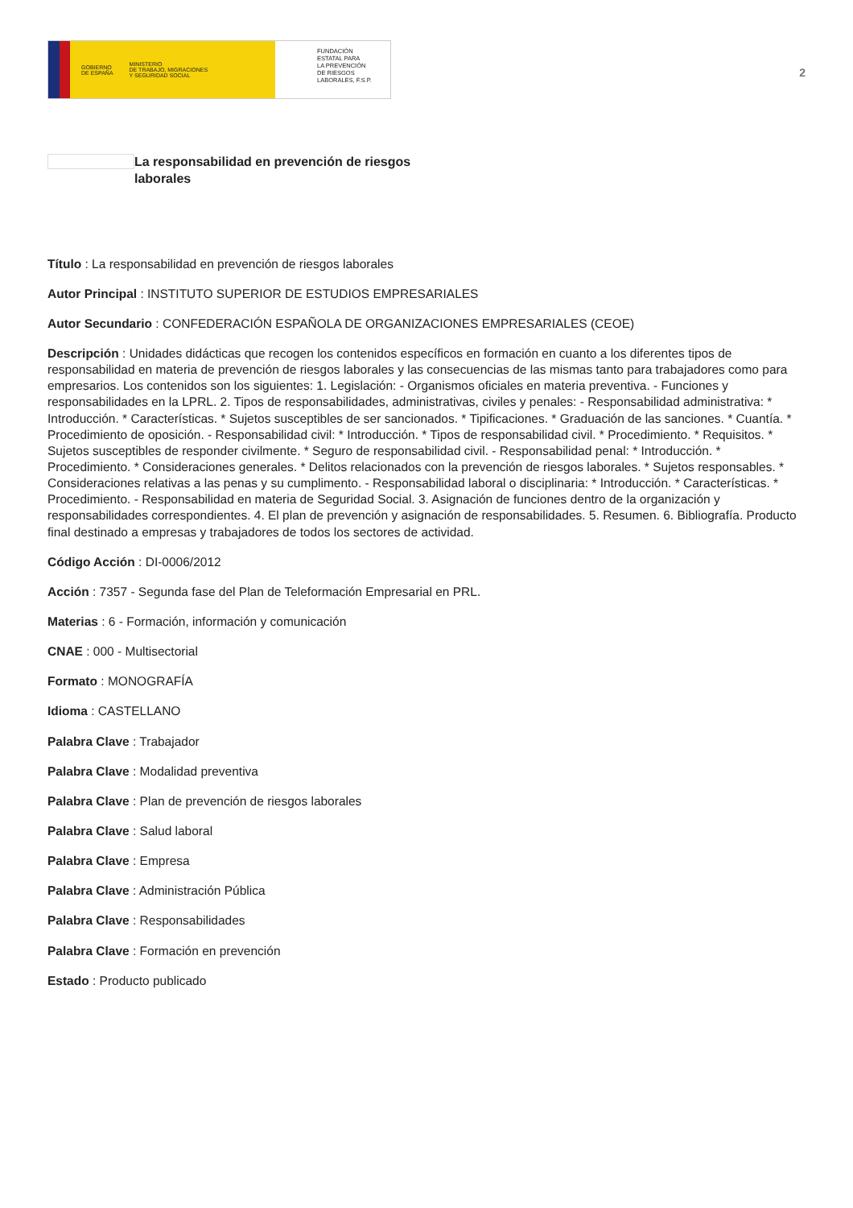GOBIERNO
DE ESPAÑA MINISTERIO
DE TRABAJO, MIGRACIONES
Y SEGURIDAD SOCIAL
FUNDACIÓN
ESTATAL PARA
LA PREVENCIÓN
DE RIESGOS
LABORALES, F.S.P.
2
La responsabilidad en prevención de riesgos laborales
Título : La responsabilidad en prevención de riesgos laborales
Autor Principal : INSTITUTO SUPERIOR DE ESTUDIOS EMPRESARIALES
Autor Secundario : CONFEDERACIÓN ESPAÑOLA DE ORGANIZACIONES EMPRESARIALES (CEOE)
Descripción : Unidades didácticas que recogen los contenidos específicos en formación en cuanto a los diferentes tipos de responsabilidad en materia de prevención de riesgos laborales y las consecuencias de las mismas tanto para trabajadores como para empresarios. Los contenidos son los siguientes: 1. Legislación: - Organismos oficiales en materia preventiva. - Funciones y responsabilidades en la LPRL. 2. Tipos de responsabilidades, administrativas, civiles y penales: - Responsabilidad administrativa: * Introducción. * Características. * Sujetos susceptibles de ser sancionados. * Tipificaciones. * Graduación de las sanciones. * Cuantía. * Procedimiento de oposición. - Responsabilidad civil: * Introducción. * Tipos de responsabilidad civil. * Procedimiento. * Requisitos. * Sujetos susceptibles de responder civilmente. * Seguro de responsabilidad civil. - Responsabilidad penal: * Introducción. * Procedimiento. * Consideraciones generales. * Delitos relacionados con la prevención de riesgos laborales. * Sujetos responsables. * Consideraciones relativas a las penas y su cumplimento. - Responsabilidad laboral o disciplinaria: * Introducción. * Características. * Procedimiento. - Responsabilidad en materia de Seguridad Social. 3. Asignación de funciones dentro de la organización y responsabilidades correspondientes. 4. El plan de prevención y asignación de responsabilidades. 5. Resumen. 6. Bibliografía. Producto final destinado a empresas y trabajadores de todos los sectores de actividad.
Código Acción : DI-0006/2012
Acción : 7357 - Segunda fase del Plan de Teleformación Empresarial en PRL.
Materias : 6 - Formación, información y comunicación
CNAE : 000 - Multisectorial
Formato : MONOGRAFÍA
Idioma : CASTELLANO
Palabra Clave : Trabajador
Palabra Clave : Modalidad preventiva
Palabra Clave : Plan de prevención de riesgos laborales
Palabra Clave : Salud laboral
Palabra Clave : Empresa
Palabra Clave : Administración Pública
Palabra Clave : Responsabilidades
Palabra Clave : Formación en prevención
Estado : Producto publicado